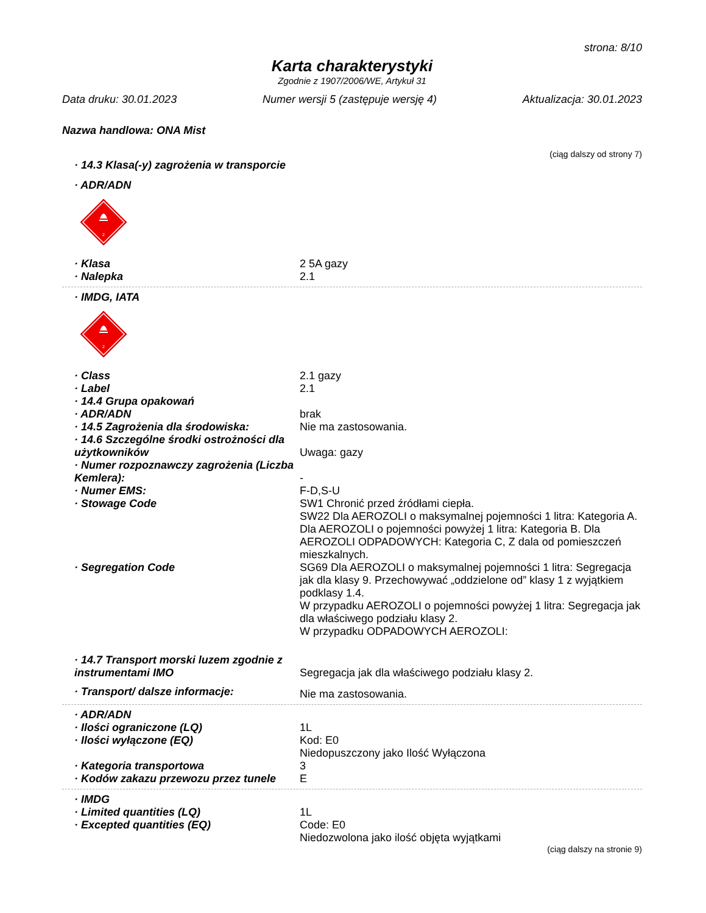strona: 8/10
Karta charakterystyki
Zgodnie z 1907/2006/WE, Artykuł 31
Data druku: 30.01.2023 Numer wersji 5 (zastępuje wersję 4) Aktualizacja: 30.01.2023
Nazwa handlowa: ONA Mist
(ciąg dalszy od strony 7)
· 14.3 Klasa(-y) zagrożenia w transporcie
· ADR/ADN
2
· Klasa 2 5A gazy
· Nalepka 2.1
· IMDG, IATA
2
· Class 2.1 gazy
· Label 2.1
· 14.4 Grupa opakowań
· ADR/ADN brak
· 14.5 Zagrożenia dla środowiska: Nie ma zastosowania.
· 14.6 Szczególne środki ostrożności dla użytkowników
Uwaga: gazy
· Numer rozpoznawczy zagrożenia (Liczba Kemlera):
-
· Numer EMS: F-D,S-U
· Stowage Code SW1 Chronić przed źródłami ciepła.
SW22 Dla AEROZOLI o maksymalnej pojemności 1 litra: Kategoria A. Dla AEROZOLI o pojemności powyżej 1 litra: Kategoria B. Dla AEROZOLI ODPADOWYCH: Kategoria C, Z dala od pomieszczeń mieszkalnych.
· Segregation Code SG69 Dla AEROZOLI o maksymalnej pojemności 1 litra: Segregacja jak dla klasy 9. Przechowywać „oddzielone od” klasy 1 z wyjątkiem podklasy 1.4.
W przypadku AEROZOLI o pojemności powyżej 1 litra: Segregacja jak dla właściwego podziału klasy 2.
W przypadku ODPADOWYCH AEROZOLI:
· 14.7 Transport morski luzem zgodnie z instrumentami IMO
Segregacja jak dla właściwego podziału klasy 2.
· Transport/ dalsze informacje:
Nie ma zastosowania.
· ADR/ADN
· Ilości ograniczone (LQ) 1L
· Ilości wyłączone (EQ) Kod: E0
Niedopuszczony jako Ilość Wyłączona
· Kategoria transportowa 3
· Kodów zakazu przewozu przez tunele
E
· IMDG
· Limited quantities (LQ) 1L
· Excepted quantities (EQ) Code: E0
Niedozwolona jako ilość objęta wyjątkami
(ciąg dalszy na stronie 9)